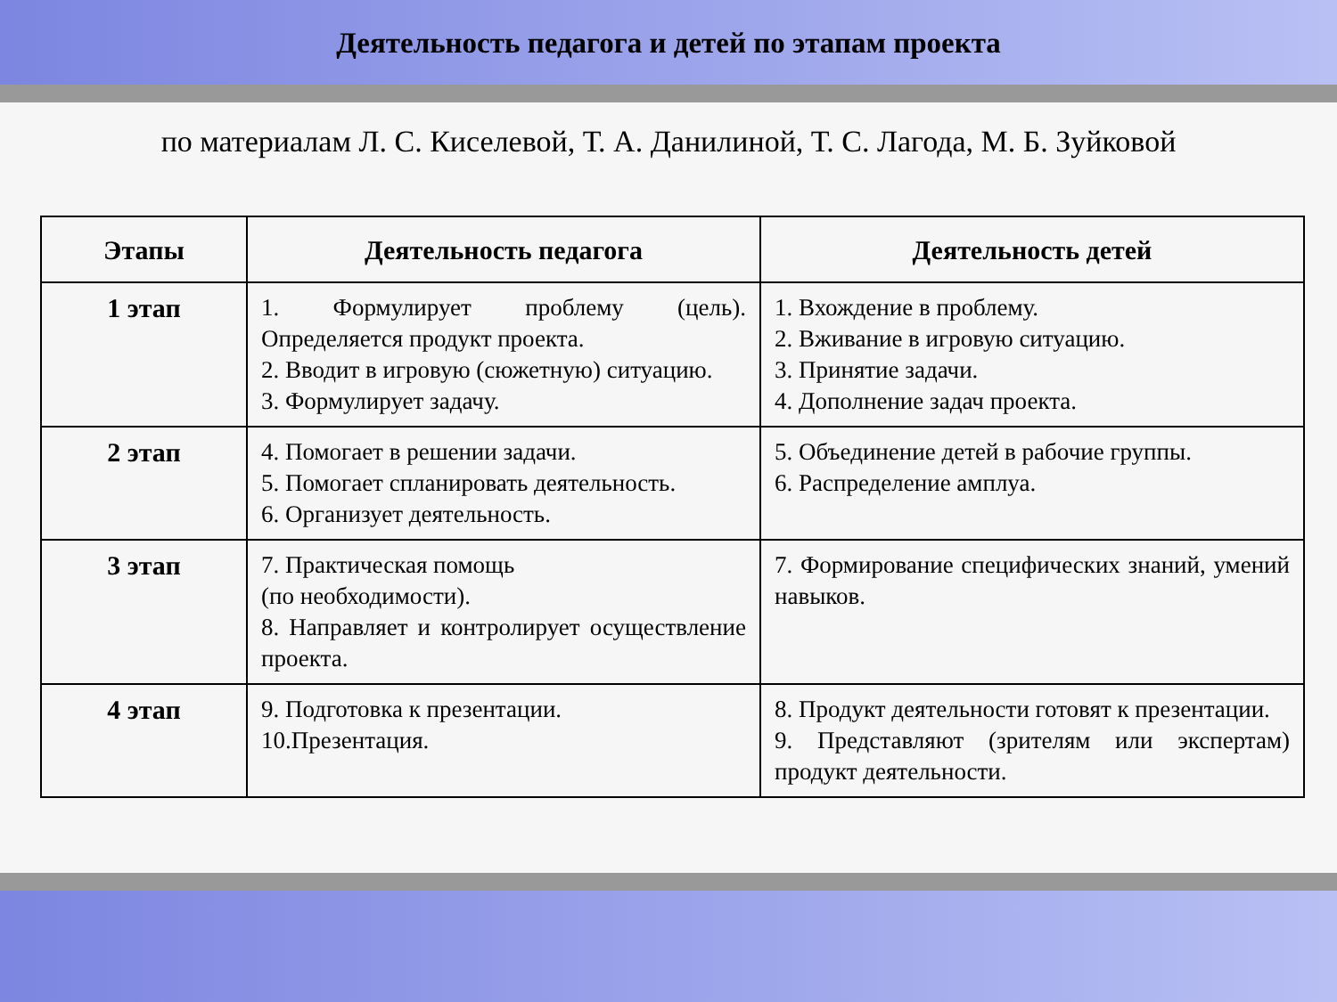Деятельность педагога и детей по этапам проекта
по материалам Л. С. Киселевой, Т. А. Данилиной, Т. С. Лагода, М. Б. Зуйковой
| Этапы | Деятельность педагога | Деятельность детей |
| --- | --- | --- |
| 1 этап | 1. Формулирует проблему (цель). Определяется продукт проекта. 2. Вводит в игровую (сюжетную) ситуацию. 3. Формулирует задачу. | 1. Вхождение в проблему. 2. Вживание в игровую ситуацию. 3. Принятие задачи. 4. Дополнение задач проекта. |
| 2 этап | 4. Помогает в решении задачи. 5. Помогает спланировать деятельность. 6. Организует деятельность. | 5. Объединение детей в рабочие группы. 6. Распределение амплуа. |
| 3 этап | 7. Практическая помощь (по необходимости). 8. Направляет и контролирует осуществление проекта. | 7. Формирование специфических знаний, умений навыков. |
| 4 этап | 9. Подготовка к презентации. 10.Презентация. | 8. Продукт деятельности готовят к презентации. 9. Представляют (зрителям или экспертам) продукт деятельности. |